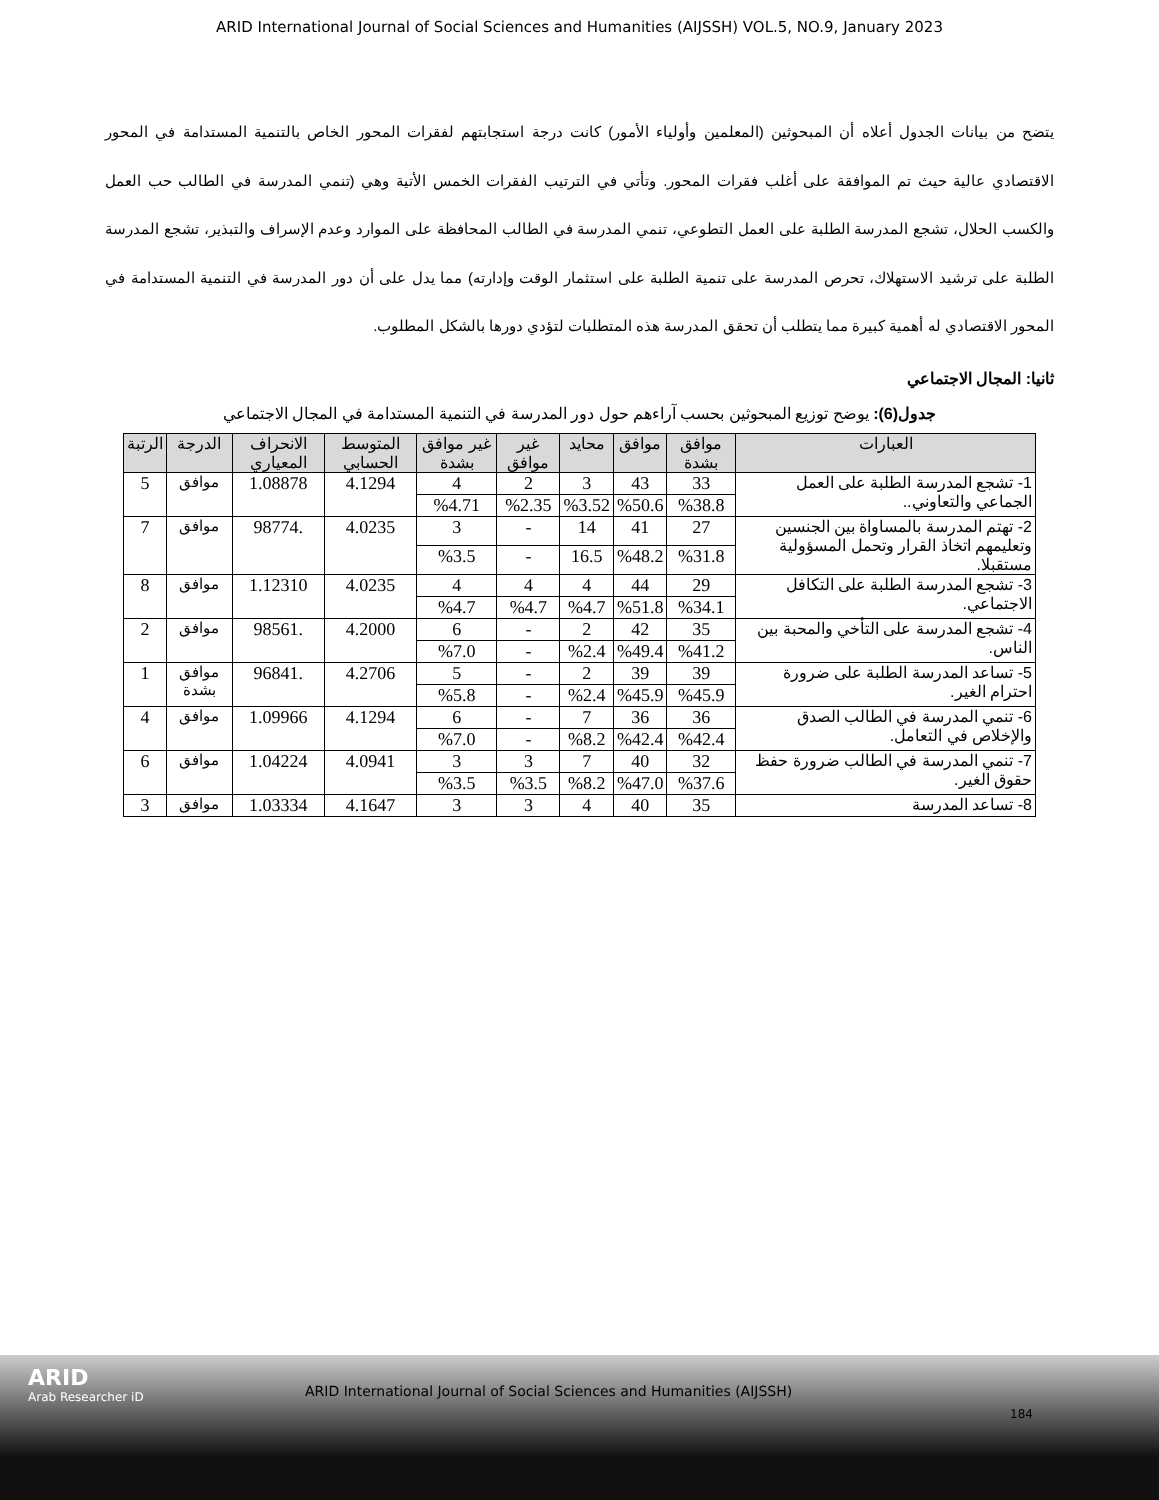ARID International Journal of Social Sciences and Humanities (AIJSSH) VOL.5, NO.9, January 2023
يتضح من بيانات الجدول أعلاه أن المبحوثين (المعلمين وأولياء الأمور) كانت درجة استجابتهم لفقرات المحور الخاص بالتنمية المستدامة في المحور الاقتصادي عالية حيث تم الموافقة على أغلب فقرات المحور. وتأتي في الترتيب الفقرات الخمس الأتية وهي (تنمي المدرسة في الطالب حب العمل والكسب الحلال، تشجع المدرسة الطلبة على العمل التطوعي، تنمي المدرسة في الطالب المحافظة على الموارد وعدم الإسراف والتبذير، تشجع المدرسة الطلبة على ترشيد الاستهلاك، تحرص المدرسة على تنمية الطلبة على استثمار الوقت وإدارته) مما يدل على أن دور المدرسة في التنمية المستدامة في المحور الاقتصادي له أهمية كبيرة مما يتطلب أن تحقق المدرسة هذه المتطلبات لتؤدي دورها بالشكل المطلوب.
ثانيا: المجال الاجتماعي
جدول(6): يوضح توزيع المبحوثين بحسب آراءهم حول دور المدرسة في التنمية المستدامة في المجال الاجتماعي
| العبارات | موافق بشدة | موافق | محايد | غير موافق | غير موافق بشدة | المتوسط الحسابي | الانحراف المعياري | الدرجة | الرتبة |
| --- | --- | --- | --- | --- | --- | --- | --- | --- | --- |
| 1- تشجع المدرسة الطلبة على العمل الجماعي والتعاوني.. | 33 | 43 | 3 | 2 | 4 | 4.1294 | 1.08878 | موافق | 5 |
| | %38.8 | %50.6 | %3.52 | %2.35 | %4.71 | | | | |
| 2- تهتم المدرسة بالمساواة بين الجنسين وتعليمهم اتخاذ القرار وتحمل المسؤولية مستقبلا. | 27 | 41 | 14 | - | 3 | 4.0235 | .98774 | موافق | 7 |
| | %31.8 | %48.2 | 16.5 | - | %3.5 | | | | |
| 3- تشجع المدرسة الطلبة على التكافل الاجتماعي. | 29 | 44 | 4 | 4 | 4 | 4.0235 | 1.12310 | موافق | 8 |
| | %34.1 | %51.8 | %4.7 | %4.7 | %4.7 | | | | |
| 4- تشجع المدرسة على التأخي والمحبة بين الناس. | 35 | 42 | 2 | - | 6 | 4.2000 | .98561 | موافق | 2 |
| | %41.2 | %49.4 | %2.4 | - | %7.0 | | | | |
| 5- تساعد المدرسة الطلبة على ضرورة احترام الغير. | 39 | 39 | 2 | - | 5 | 4.2706 | .96841 | موافق بشدة | 1 |
| | %45.9 | %45.9 | %2.4 | - | %5.8 | | | | |
| 6- تنمي المدرسة في الطالب الصدق والإخلاص في التعامل. | 36 | 36 | 7 | - | 6 | 4.1294 | 1.09966 | موافق | 4 |
| | %42.4 | %42.4 | %8.2 | - | %7.0 | | | | |
| 7- تنمي المدرسة في الطالب ضرورة حفظ حقوق الغير. | 32 | 40 | 7 | 3 | 3 | 4.0941 | 1.04224 | موافق | 6 |
| | %37.6 | %47.0 | %8.2 | %3.5 | %3.5 | | | | |
| 8- تساعد المدرسة | 35 | 40 | 4 | 3 | 3 | 4.1647 | 1.03334 | موافق | 3 |
ARID
Arab Researcher iD
ARID International Journal of Social Sciences and Humanities (AIJSSH)
184